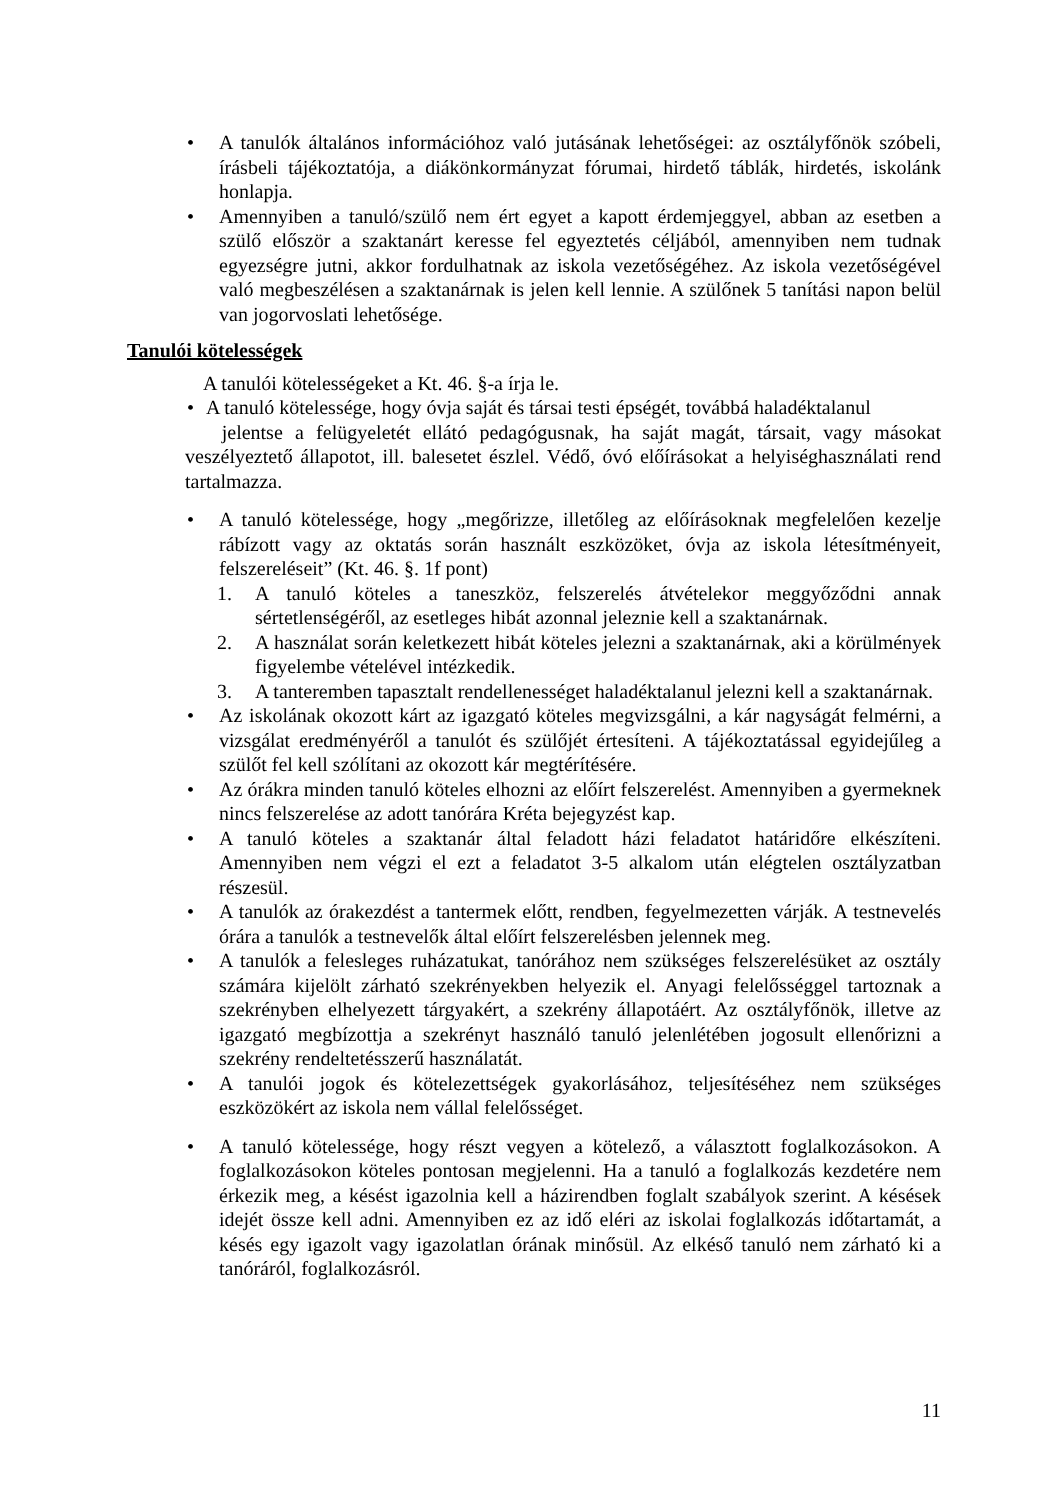• A tanulók általános információhoz való jutásának lehetőségei: az osztályfőnök szóbeli, írásbeli tájékoztatója, a diákönkormányzat fórumai, hirdető táblák, hirdetés, iskolánk honlapja.
• Amennyiben a tanuló/szülő nem ért egyet a kapott érdemjeggyel, abban az esetben a szülő először a szaktanárt keresse fel egyeztetés céljából, amennyiben nem tudnak egyezségre jutni, akkor fordulhatnak az iskola vezetőségéhez. Az iskola vezetőségével való megbeszélésen a szaktanárnak is jelen kell lennie. A szülőnek 5 tanítási napon belül van jogorvoslati lehetősége.
Tanulói kötelességek
A tanulói kötelességeket a Kt. 46. §-a írja le.
• A tanuló kötelessége, hogy óvja saját és társai testi épségét, továbbá haladéktalanul
jelentse a felügyeletét ellátó pedagógusnak, ha saját magát, társait, vagy másokat veszélyeztető állapotot, ill. balesetet észlel. Védő, óvó előírásokat a helyiséghasználati rend tartalmazza.
• A tanuló kötelessége, hogy „megőrizze, illetőleg az előírásoknak megfelelően kezelje rábízott vagy az oktatás során használt eszközöket, óvja az iskola létesítményeit, felszereléseit” (Kt. 46. §. 1f pont)
1. A tanuló köteles a taneszköz, felszerelés átvételekor meggyőződni annak sértetlenségéről, az esetleges hibát azonnal jeleznie kell a szaktanárnak.
2. A használat során keletkezett hibát köteles jelezni a szaktanárnak, aki a körülmények figyelembe vételével intézkedik.
3. A tanteremben tapasztalt rendellenességet haladéktalanul jelezni kell a szaktanárnak.
• Az iskolának okozott kárt az igazgató köteles megvizsgálni, a kár nagyságát felmérni, a vizsgálat eredményéről a tanulót és szülőjét értesíteni. A tájékoztatással egyidejűleg a szülőt fel kell szólítani az okozott kár megtérítésére.
• Az órákra minden tanuló köteles elhozni az előírt felszerelést. Amennyiben a gyermeknek nincs felszerelése az adott tanórára Kréta bejegyzést kap.
• A tanuló köteles a szaktanár által feladott házi feladatot határidőre elkészíteni. Amennyiben nem végzi el ezt a feladatot 3-5 alkalom után elégtelen osztályzatban részesül.
• A tanulók az órakezdést a tantermek előtt, rendben, fegyelmezetten várják. A testnevelés órára a tanulók a testnevelők által előírt felszerelésben jelennek meg.
• A tanulók a felesleges ruházatukat, tanórához nem szükséges felszerelésüket az osztály számára kijelölt zárható szekrényekben helyezik el. Anyagi felelősséggel tartoznak a szekrényben elhelyezett tárgyakért, a szekrény állapotáért. Az osztályfőnök, illetve az igazgató megbízottja a szekrényt használó tanuló jelenlétében jogosult ellenőrizni a szekrény rendeltetésszerű használatát.
• A tanulói jogok és kötelezettségek gyakorlásához, teljesítéséhez nem szükséges eszközökért az iskola nem vállal felelősséget.
• A tanuló kötelessége, hogy részt vegyen a kötelező, a választott foglalkozásokon. A foglalkozásokon köteles pontosan megjelenni. Ha a tanuló a foglalkozás kezdetére nem érkezik meg, a késést igazolnia kell a házirendben foglalt szabályok szerint. A késések idejét össze kell adni. Amennyiben ez az idő eléri az iskolai foglalkozás időtartamát, a késés egy igazolt vagy igazolatlan órának minősül. Az elkéső tanuló nem zárható ki a tanóráról, foglalkozásról.
11